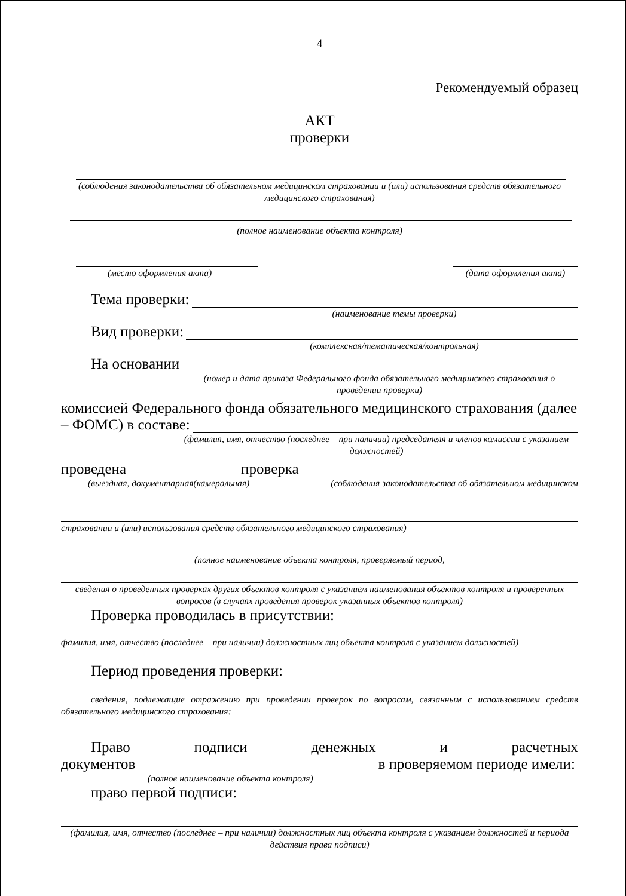4
Рекомендуемый образец
АКТ
проверки
(соблюдения законодательства об обязательном медицинском страховании и (или) использования средств обязательного медицинского страхования)
(полное наименование объекта контроля)
(место оформления акта) (дата оформления акта)
Тема проверки:
(наименование темы проверки)
Вид проверки:
(комплексная/тематическая/контрольная)
На основании
(номер и дата приказа Федерального фонда обязательного медицинского страхования о проведении проверки)
комиссией Федерального фонда обязательного медицинского страхования (далее
– ФОМС) в составе:
(фамилия, имя, отчество (последнее – при наличии) председателя и членов комиссии с указанием должностей)
проведена проверка
(выездная, документарная(камеральная) (соблюдения законодательства об обязательном медицинском
страховании и (или) использования средств обязательного медицинского страхования)
(полное наименование объекта контроля, проверяемый период,
сведения о проведенных проверках других объектов контроля с указанием наименования объектов контроля и проверенных вопросов (в случаях проведения проверок указанных объектов контроля)
Проверка проводилась в присутствии:
фамилия, имя, отчество (последнее – при наличии) должностных лиц объекта контроля с указанием должностей)
Период проведения проверки:
сведения, подлежащие отражению при проведении проверок по вопросам, связанным с использованием средств обязательного медицинского страхования:
Право подписи денежных и расчетных
документов в проверяемом периоде имели:
(полное наименование объекта контроля)
право первой подписи:
(фамилия, имя, отчество (последнее – при наличии) должностных лиц объекта контроля с указанием должностей и периода действия права подписи)